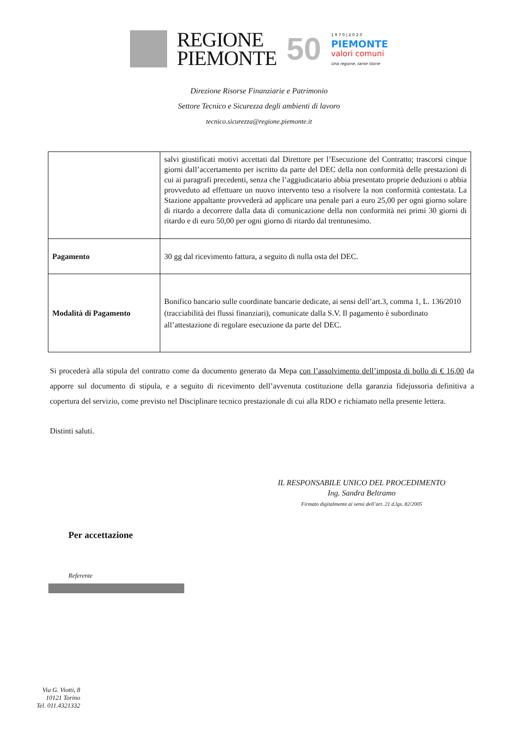REGIONE
PIEMONTE
50
1 9 7 0 | 2 0 2 0
PIEMONTE
valori comuni
Una regione, tante storie
Direzione Risorse Finanziarie e Patrimonio
Settore Tecnico e Sicurezza degli ambienti di lavoro
tecnico.sicurezza@regione.piemonte.it
| | salvi giustificati motivi accettati dal Direttore per l’Esecuzione del Contratto; trascorsi cinque giorni dall’accertamento per iscritto da parte del DEC della non conformità delle prestazioni di cui ai paragrafi precedenti, senza che l’aggiudicatario abbia presentato proprie deduzioni o abbia provveduto ad effettuare un nuovo intervento teso a risolvere la non conformità contestata. La Stazione appaltante provvederà ad applicare una penale pari a euro 25,00 per ogni giorno solare di ritardo a decorrere dalla data di comunicazione della non conformità nei primi 30 giorni di ritardo e di euro 50,00 per ogni giorno di ritardo dal trentunesimo. |
| Pagamento | 30 gg dal ricevimento fattura, a seguito di nulla osta del DEC. |
| Modalità di Pagamento | Bonifico bancario sulle coordinate bancarie dedicate, ai sensi dell’art.3, comma 1, L. 136/2010 (tracciabilità dei flussi finanziari), comunicate dalla S.V. Il pagamento è subordinato all’attestazione di regolare esecuzione da parte del DEC. |
Si procederà alla stipula del contratto come da documento generato da Mepa con l’assolvimento dell’imposta di bollo di € 16,00 da apporre sul documento di stipula, e a seguito di ricevimento dell’avvenuta costituzione della garanzia fidejussoria definitiva a copertura del servizio, come previsto nel Disciplinare tecnico prestazionale di cui alla RDO e richiamato nella presente lettera.
Distinti saluti.
IL RESPONSABILE UNICO DEL PROCEDIMENTO
Ing. Sandra Beltramo
Firmato digitalmente ai sensi dell’art. 21 d.lgs. 82/2005
Per accettazione
Referente
Via G. Viotti, 8
10121 Torino
Tel. 011.4321332